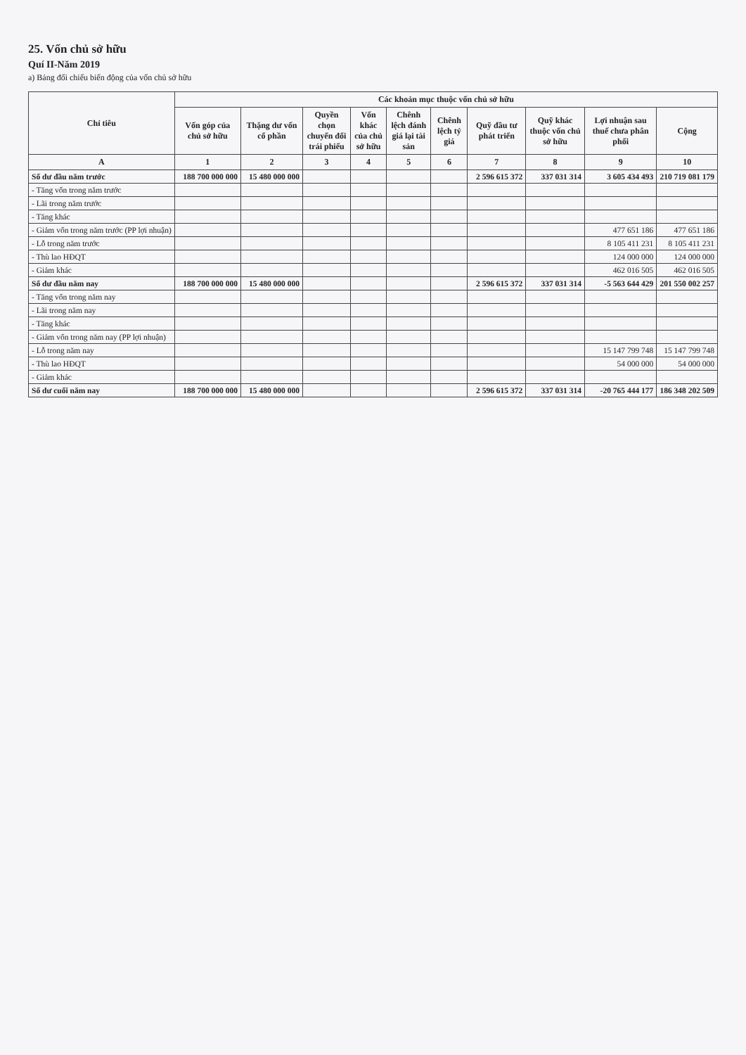25. Vốn chủ sở hữu
Quí II-Năm 2019
a) Bảng đối chiếu biến động của vốn chủ sở hữu
| Chỉ tiêu | Các khoản mục thuộc vốn chủ sở hữu | | | | | | | | | |
| --- | --- | --- | --- | --- | --- | --- | --- | --- | --- | --- |
| | Vốn góp của chủ sở hữu | Thặng dư vốn cổ phần | Quyền chọn chuyển đổi trái phiếu | Vốn khác của chủ sở hữu | Chênh lệch đánh giá lại tài sản | Chênh lệch tỷ giá | Quỹ đầu tư phát triển | Quỹ khác thuộc vốn chủ sở hữu | Lợi nhuận sau thuế chưa phân phối | Cộng |
| A | 1 | 2 | 3 | 4 | 5 | 6 | 7 | 8 | 9 | 10 |
| Số dư đầu năm trước | 188 700 000 000 | 15 480 000 000 | | | | | 2 596 615 372 | 337 031 314 | 3 605 434 493 | 210 719 081 179 |
| - Tăng vốn trong năm trước | | | | | | | | | | |
| - Lãi trong năm trước | | | | | | | | | | |
| - Tăng khác | | | | | | | | | | |
| - Giảm vốn trong năm trước (PP lợi nhuận) | | | | | | | | | 477 651 186 | 477 651 186 |
| - Lỗ trong năm trước | | | | | | | | | 8 105 411 231 | 8 105 411 231 |
| - Thù lao HĐQT | | | | | | | | | 124 000 000 | 124 000 000 |
| - Giảm khác | | | | | | | | | 462 016 505 | 462 016 505 |
| Số dư đầu năm nay | 188 700 000 000 | 15 480 000 000 | | | | | 2 596 615 372 | 337 031 314 | -5 563 644 429 | 201 550 002 257 |
| - Tăng vốn trong năm nay | | | | | | | | | | |
| - Lãi trong năm nay | | | | | | | | | | |
| - Tăng khác | | | | | | | | | | |
| - Giảm vốn trong năm nay (PP lợi nhuận) | | | | | | | | | | |
| - Lỗ trong năm nay | | | | | | | | | 15 147 799 748 | 15 147 799 748 |
| - Thù lao HĐQT | | | | | | | | | 54 000 000 | 54 000 000 |
| - Giảm khác | | | | | | | | | | |
| Số dư cuối năm nay | 188 700 000 000 | 15 480 000 000 | | | | | 2 596 615 372 | 337 031 314 | -20 765 444 177 | 186 348 202 509 |